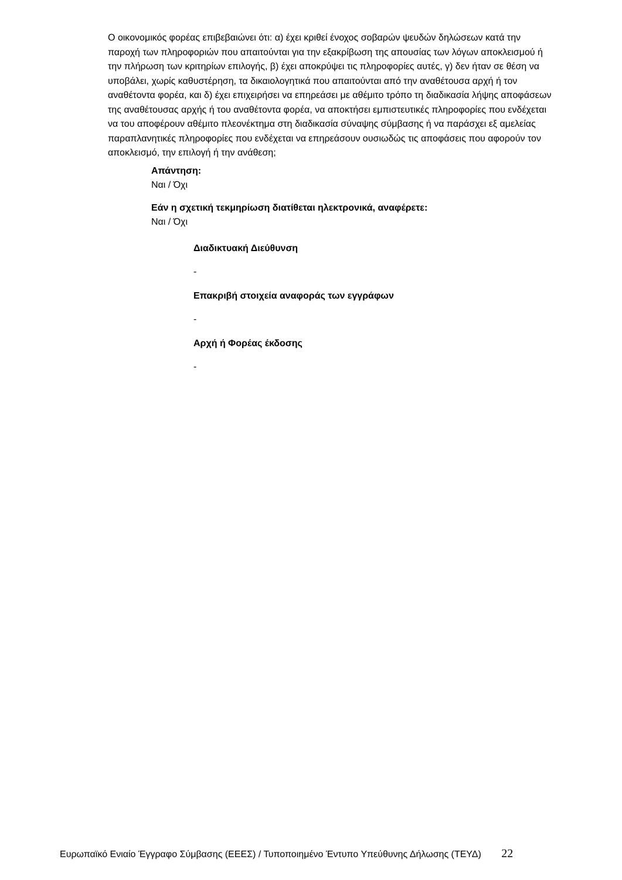Ο οικονομικός φορέας επιβεβαιώνει ότι: α) έχει κριθεί ένοχος σοβαρών ψευδών δηλώσεων κατά την παροχή των πληροφοριών που απαιτούνται για την εξακρίβωση της απουσίας των λόγων αποκλεισμού ή την πλήρωση των κριτηρίων επιλογής, β) έχει αποκρύψει τις πληροφορίες αυτές, γ) δεν ήταν σε θέση να υποβάλει, χωρίς καθυστέρηση, τα δικαιολογητικά που απαιτούνται από την αναθέτουσα αρχή ή τον αναθέτοντα φορέα, και δ) έχει επιχειρήσει να επηρεάσει με αθέμιτο τρόπο τη διαδικασία λήψης αποφάσεων της αναθέτουσας αρχής ή του αναθέτοντα φορέα, να αποκτήσει εμπιστευτικές πληροφορίες που ενδέχεται να του αποφέρουν αθέμιτο πλεονέκτημα στη διαδικασία σύναψης σύμβασης ή να παράσχει εξ αμελείας παραπλανητικές πληροφορίες που ενδέχεται να επηρεάσουν ουσιωδώς τις αποφάσεις που αφορούν τον αποκλεισμό, την επιλογή ή την ανάθεση;
Απάντηση:
Ναι / Όχι
Εάν η σχετική τεκμηρίωση διατίθεται ηλεκτρονικά, αναφέρετε:
Ναι / Όχι
Διαδικτυακή Διεύθυνση
-
Επακριβή στοιχεία αναφοράς των εγγράφων
-
Αρχή ή Φορέας έκδοσης
-
Ευρωπαϊκό Ενιαίο Έγγραφο Σύμβασης (ΕΕΕΣ) / Τυποποιημένο Έντυπο Υπεύθυνης Δήλωσης (ΤΕΥΔ) 22